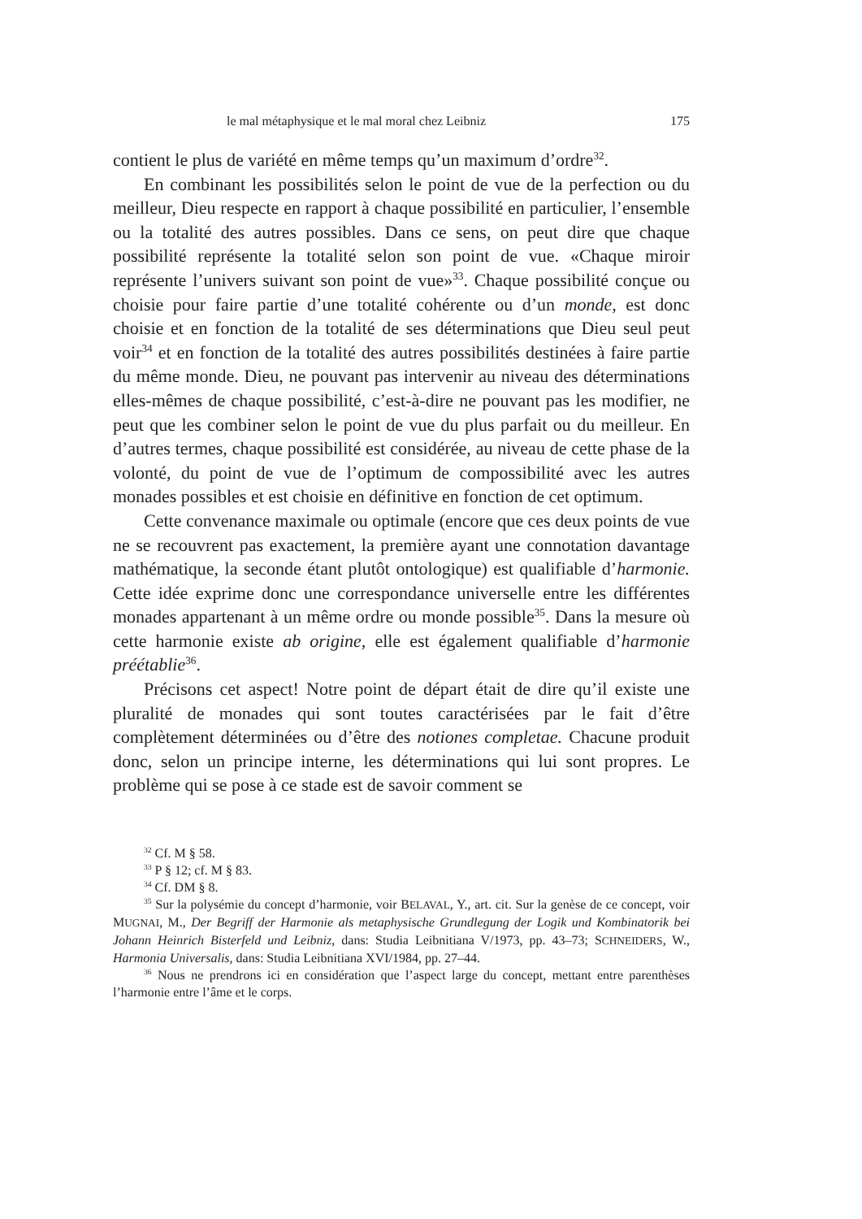le mal métaphysique et le mal moral chez Leibniz 175
contient le plus de variété en même temps qu’un maximum d’ordre<sup>32</sup>.
En combinant les possibilités selon le point de vue de la perfection ou du meilleur, Dieu respecte en rapport à chaque possibilité en particulier, l’ensemble ou la totalité des autres possibles. Dans ce sens, on peut dire que chaque possibilité représente la totalité selon son point de vue. «Chaque miroir représente l’univers suivant son point de vue»<sup>33</sup>. Chaque possibilité conçue ou choisie pour faire partie d’une totalité cohérente ou d’un monde, est donc choisie et en fonction de la totalité de ses déterminations que Dieu seul peut voir<sup>34</sup> et en fonction de la totalité des autres possibilités destinées à faire partie du même monde. Dieu, ne pouvant pas intervenir au niveau des déterminations elles-mêmes de chaque possibilité, c’est-à-dire ne pouvant pas les modifier, ne peut que les combiner selon le point de vue du plus parfait ou du meilleur. En d’autres termes, chaque possibilité est considérée, au niveau de cette phase de la volonté, du point de vue de l’optimum de compossibilité avec les autres monades possibles et est choisie en définitive en fonction de cet optimum.
Cette convenance maximale ou optimale (encore que ces deux points de vue ne se recouvrent pas exactement, la première ayant une connotation davantage mathématique, la seconde étant plutôt ontologique) est qualifiable d’harmonie. Cette idée exprime donc une correspondance universelle entre les différentes monades appartenant à un même ordre ou monde possible<sup>35</sup>. Dans la mesure où cette harmonie existe ab origine, elle est également qualifiable d’harmonie préétablie<sup>36</sup>.
Précisons cet aspect! Notre point de départ était de dire qu’il existe une pluralité de monades qui sont toutes caractérisées par le fait d’être complètement déterminées ou d’être des notiones completae. Chacune produit donc, selon un principe interne, les déterminations qui lui sont propres. Le problème qui se pose à ce stade est de savoir comment se
<sup>32</sup> Cf. M § 58.
<sup>33</sup> P § 12; cf. M § 83.
<sup>34</sup> Cf. DM § 8.
<sup>35</sup> Sur la polysémie du concept d’harmonie, voir BELAVAL, Y., art. cit. Sur la genèse de ce concept, voir MUGNAI, M., Der Begriff der Harmonie als metaphysische Grundlegung der Logik und Kombinatorik bei Johann Heinrich Bisterfeld und Leibniz, dans: Studia Leibnitiana V/1973, pp. 43–73; SCHNEIDERS, W., Harmonia Universalis, dans: Studia Leibnitiana XVI/1984, pp. 27–44.
<sup>36</sup> Nous ne prendrons ici en considération que l’aspect large du concept, mettant entre parenthèses l’harmonie entre l’âme et le corps.